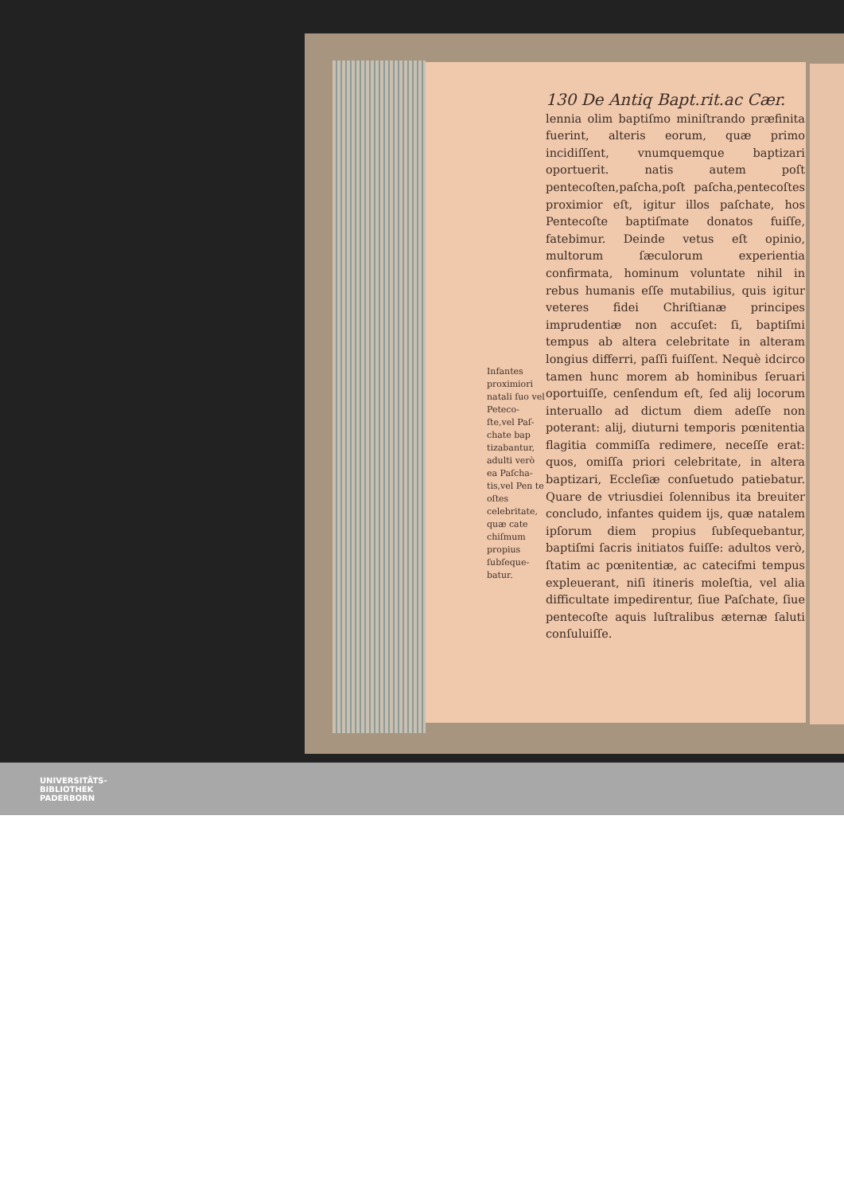130 De Antiq Bapt.rit.ac Cær.
Infantes proximiori natali ſuo vel Peteco-ſte,vel Paſ-chate bap tizabantur, adulti verò ea Paſcha-tis,vel Pen te oſtes celebritate, quæ cate chiſmum propius ſubſeque-batur.
lennia olim baptiſmo miniſtrando præfinita fuerint, alteris eorum, quæ primo incidiſſent, vnumquemque baptizari oportuerit. natis autem poſt pentecoſten,paſcha,poſt paſcha,pentecoſtes proximior eſt, igitur illos paſchate, hos Pentecoſte baptiſmate donatos fuiſſe, fatebimur. Deinde vetus eſt opinio, multorum ſæculorum experientia confirmata, hominum voluntate nihil in rebus humanis eſſe mutabilius, quis igitur veteres fidei Chriſtianæ principes imprudentiæ non accuſet: ſi, baptiſmi tempus ab altera celebritate in alteram longius differri, paſſi fuiſſent. Nequè idcirco tamen hunc morem ab hominibus ſeruari oportuiſſe, cenſendum eſt, ſed alij locorum interuallo ad dictum diem adeſſe non poterant: alij, diuturni temporis pœnitentia flagitia commiſſa redimere, neceſſe erat: quos, omiſſa priori celebritate, in altera baptizari, Eccleſiæ conſuetudo patiebatur. Quare de vtriusdiei ſolennibus ita breuiter concludo, infantes quidem ijs, quæ natalem ipſorum diem propius ſubſequebantur, baptiſmi ſacris initiatos fuiſſe: adultos verò, ſtatim ac pœnitentiæ, ac catecifmi tempus expleuerant, niſi itineris moleſtia, vel alia difficultate impedirentur, ſiue Paſchate, ſiue pentecoſte aquis luſtralibus æternæ ſaluti conſuluiſſe.
UNIVERSITÄTS-
BIBLIOTHEK
PADERBORN